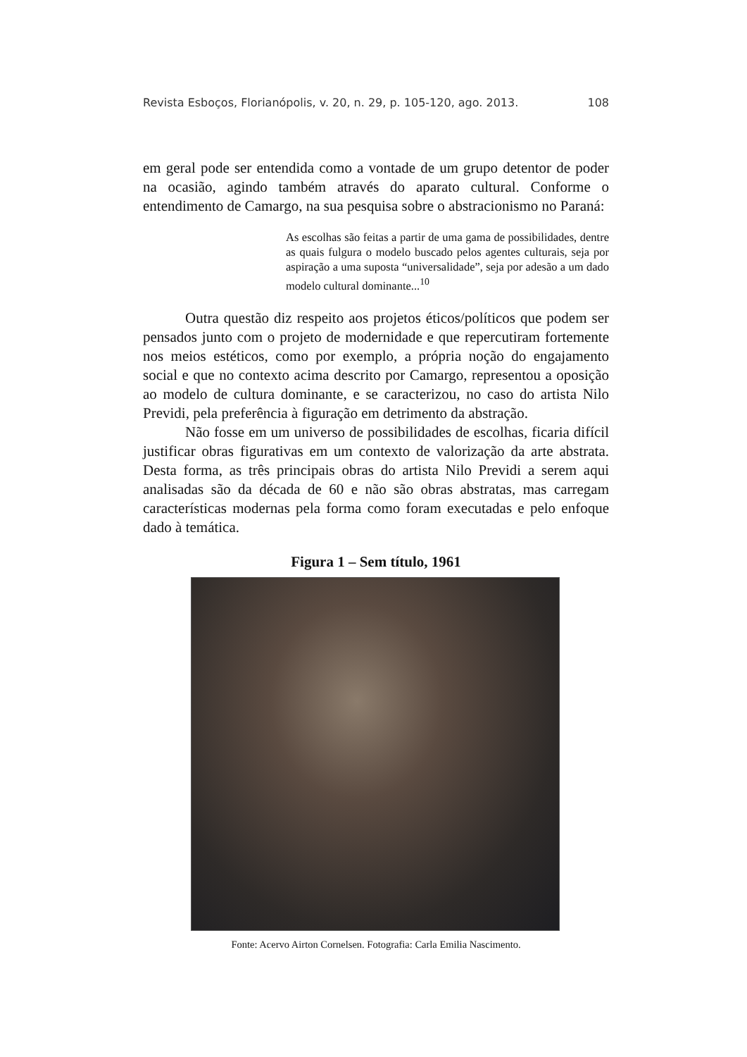Revista Esboços, Florianópolis, v. 20, n. 29, p. 105-120, ago. 2013. 108
em geral pode ser entendida como a vontade de um grupo detentor de poder na ocasião, agindo também através do aparato cultural. Conforme o entendimento de Camargo, na sua pesquisa sobre o abstracionismo no Paraná:
As escolhas são feitas a partir de uma gama de possibilidades, dentre as quais fulgura o modelo buscado pelos agentes culturais, seja por aspiração a uma suposta “universalidade”, seja por adesão a um dado modelo cultural dominante...<sup>10</sup>
Outra questão diz respeito aos projetos éticos/políticos que podem ser pensados junto com o projeto de modernidade e que repercutiram fortemente nos meios estéticos, como por exemplo, a própria noção do engajamento social e que no contexto acima descrito por Camargo, representou a oposição ao modelo de cultura dominante, e se caracterizou, no caso do artista Nilo Previdi, pela preferência à figuração em detrimento da abstração.
Não fosse em um universo de possibilidades de escolhas, ficaria difícil justificar obras figurativas em um contexto de valorização da arte abstrata. Desta forma, as três principais obras do artista Nilo Previdi a serem aqui analisadas são da década de 60 e não são obras abstratas, mas carregam características modernas pela forma como foram executadas e pelo enfoque dado à temática.
Figura 1 – Sem título, 1961
Fonte: Acervo Airton Cornelsen. Fotografia: Carla Emilia Nascimento.